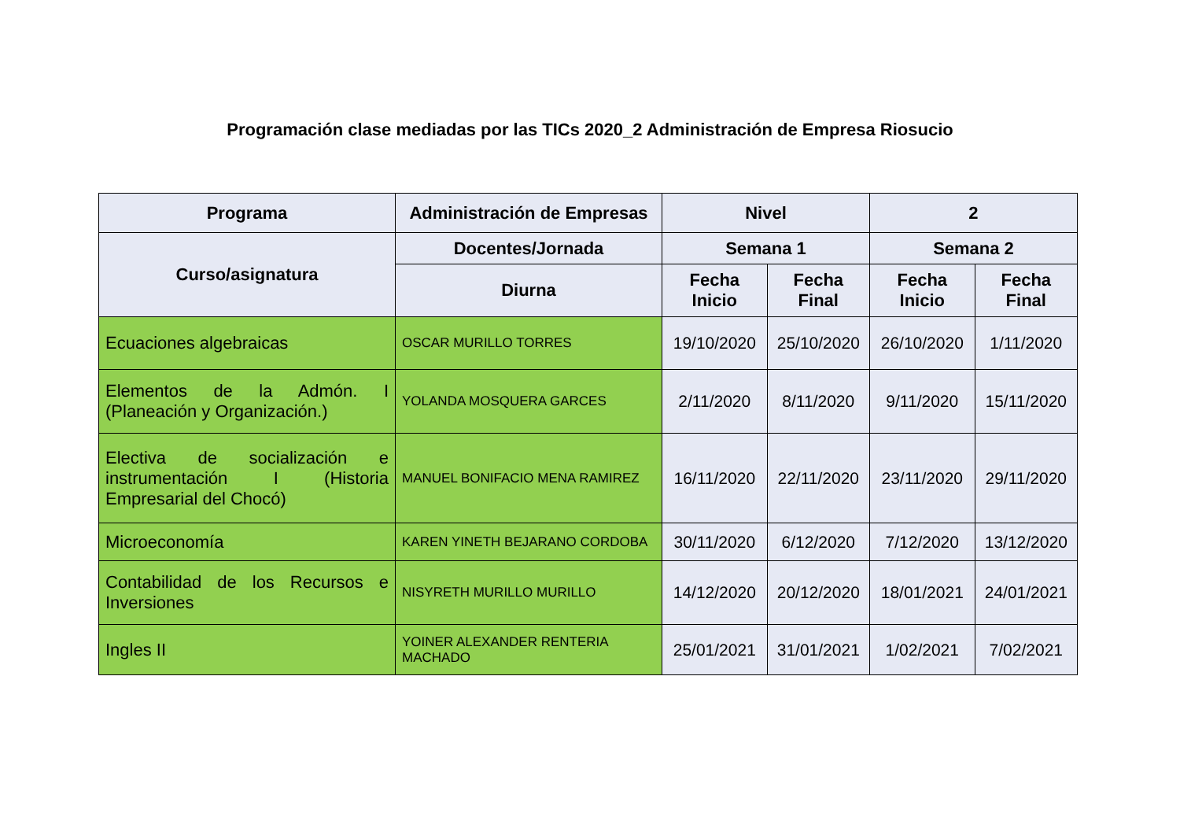Programación clase mediadas por las TICs 2020_2 Administración de Empresa Riosucio
| Programa | Administración de Empresas | Nivel | | 2 | |
| --- | --- | --- | --- | --- | --- |
| Curso/asignatura | Docentes/Jornada | Semana 1 | | Semana 2 | |
| | Diurna | Fecha Inicio | Fecha Final | Fecha Inicio | Fecha Final |
| Ecuaciones algebraicas | OSCAR MURILLO TORRES | 19/10/2020 | 25/10/2020 | 26/10/2020 | 1/11/2020 |
| Elementos de la Admón. I (Planeación y Organización.) | YOLANDA MOSQUERA GARCES | 2/11/2020 | 8/11/2020 | 9/11/2020 | 15/11/2020 |
| Electiva de socialización e instrumentación I (Historia Empresarial del Chocó) | MANUEL BONIFACIO MENA RAMIREZ | 16/11/2020 | 22/11/2020 | 23/11/2020 | 29/11/2020 |
| Microeconomía | KAREN YINETH BEJARANO CORDOBA | 30/11/2020 | 6/12/2020 | 7/12/2020 | 13/12/2020 |
| Contabilidad de los Recursos e Inversiones | NISYRETH MURILLO MURILLO | 14/12/2020 | 20/12/2020 | 18/01/2021 | 24/01/2021 |
| Ingles II | YOINER ALEXANDER RENTERIA MACHADO | 25/01/2021 | 31/01/2021 | 1/02/2021 | 7/02/2021 |